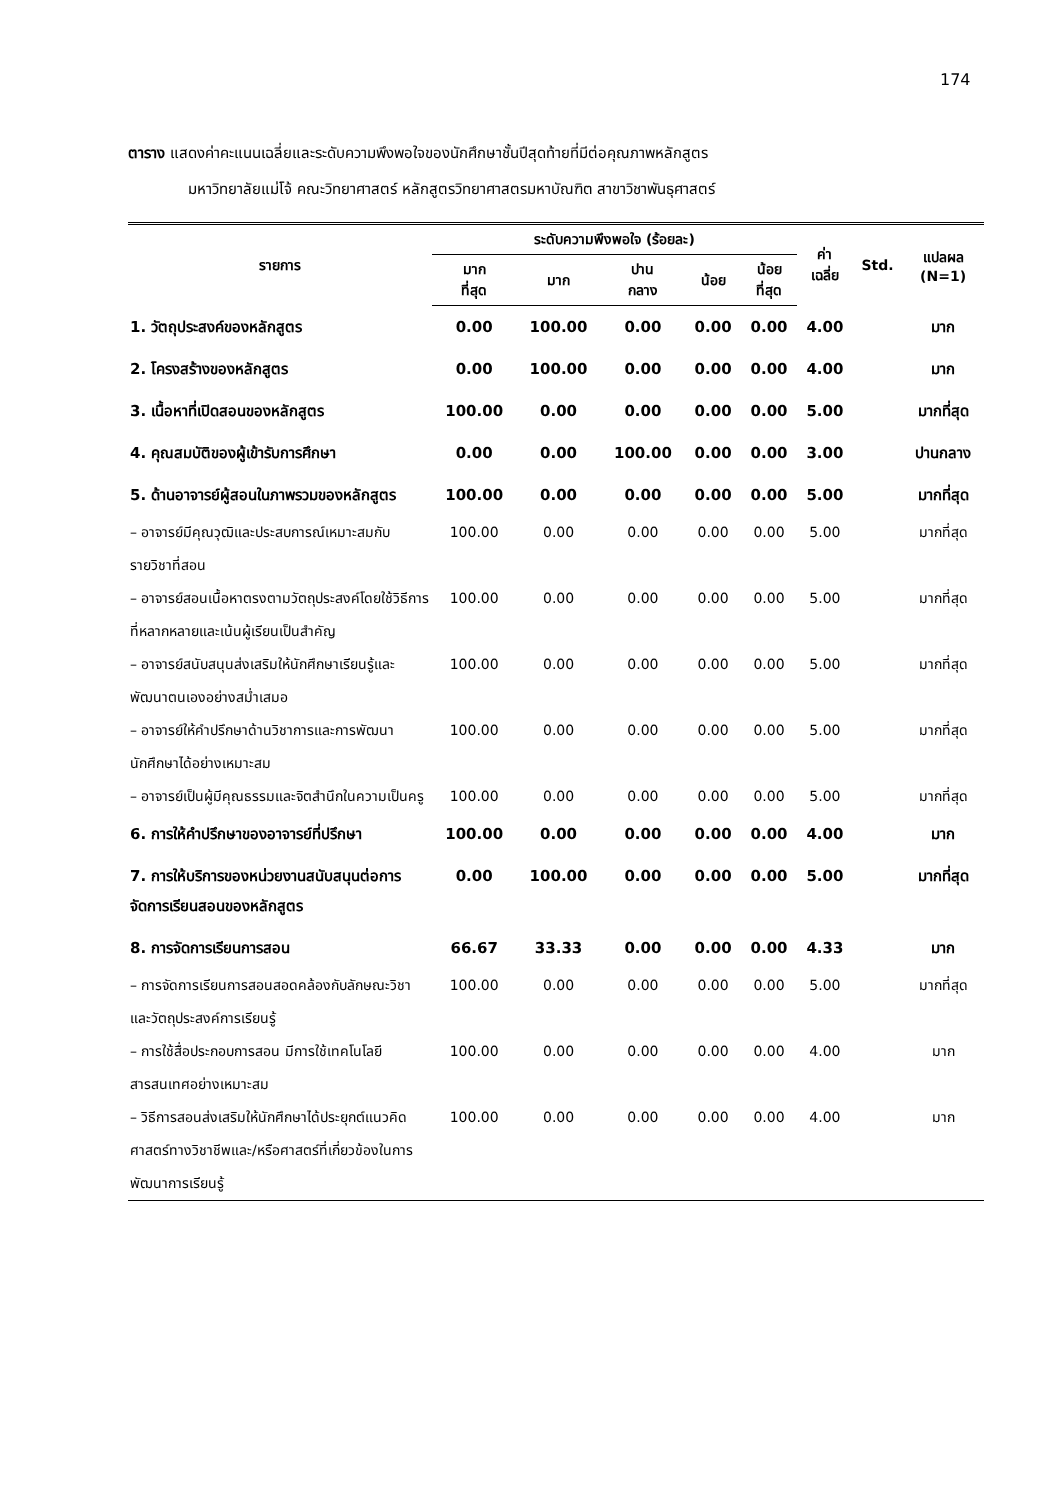174
ตาราง แสดงค่าคะแนนเฉลี่ยและระดับความพึงพอใจของนักศึกษาชั้นปีสุดท้ายที่มีต่อคุณภาพหลักสูตร
มหาวิทยาลัยแม่โจ้ คณะวิทยาศาสตร์ หลักสูตรวิทยาศาสตรมหาบัณฑิต สาขาวิชาพันธุศาสตร์
| รายการ | ระดับความพึงพอใจ (ร้อยละ) | | | | | ค่า เฉลี่ย | Std. | แปลผล (N=1) |
| --- | --- | --- | --- | --- | --- | --- | --- | --- |
| | มาก ที่สุด | มาก | ปาน กลาง | น้อย | น้อย ที่สุด | | | |
| 1. วัตถุประสงค์ของหลักสูตร | 0.00 | 100.00 | 0.00 | 0.00 | 0.00 | 4.00 | | มาก |
| 2. โครงสร้างของหลักสูตร | 0.00 | 100.00 | 0.00 | 0.00 | 0.00 | 4.00 | | มาก |
| 3. เนื้อหาที่เปิดสอนของหลักสูตร | 100.00 | 0.00 | 0.00 | 0.00 | 0.00 | 5.00 | | มากที่สุด |
| 4. คุณสมบัติของผู้เข้ารับการศึกษา | 0.00 | 0.00 | 100.00 | 0.00 | 0.00 | 3.00 | | ปานกลาง |
| 5. ด้านอาจารย์ผู้สอนในภาพรวมของหลักสูตร | 100.00 | 0.00 | 0.00 | 0.00 | 0.00 | 5.00 | | มากที่สุด |
| – อาจารย์มีคุณวุฒิและประสบการณ์เหมาะสมกับรายวิชาที่สอน | 100.00 | 0.00 | 0.00 | 0.00 | 0.00 | 5.00 | | มากที่สุด |
| – อาจารย์สอนเนื้อหาตรงตามวัตถุประสงค์โดยใช้วิธีการที่หลากหลายและเน้นผู้เรียนเป็นสำคัญ | 100.00 | 0.00 | 0.00 | 0.00 | 0.00 | 5.00 | | มากที่สุด |
| – อาจารย์สนับสนุนส่งเสริมให้นักศึกษาเรียนรู้และพัฒนาตนเองอย่างสม่ำเสมอ | 100.00 | 0.00 | 0.00 | 0.00 | 0.00 | 5.00 | | มากที่สุด |
| – อาจารย์ให้คำปรึกษาด้านวิชาการและการพัฒนานักศึกษาได้อย่างเหมาะสม | 100.00 | 0.00 | 0.00 | 0.00 | 0.00 | 5.00 | | มากที่สุด |
| – อาจารย์เป็นผู้มีคุณธรรมและจิตสำนึกในความเป็นครู | 100.00 | 0.00 | 0.00 | 0.00 | 0.00 | 5.00 | | มากที่สุด |
| 6. การให้คำปรึกษาของอาจารย์ที่ปรึกษา | 100.00 | 0.00 | 0.00 | 0.00 | 0.00 | 4.00 | | มาก |
| 7. การให้บริการของหน่วยงานสนับสนุนต่อการจัดการเรียนสอนของหลักสูตร | 0.00 | 100.00 | 0.00 | 0.00 | 0.00 | 5.00 | | มากที่สุด |
| 8. การจัดการเรียนการสอน | 66.67 | 33.33 | 0.00 | 0.00 | 0.00 | 4.33 | | มาก |
| – การจัดการเรียนการสอนสอดคล้องกับลักษณะวิชาและวัตถุประสงค์การเรียนรู้ | 100.00 | 0.00 | 0.00 | 0.00 | 0.00 | 5.00 | | มากที่สุด |
| – การใช้สื่อประกอบการสอน มีการใช้เทคโนโลยีสารสนเทศอย่างเหมาะสม | 100.00 | 0.00 | 0.00 | 0.00 | 0.00 | 4.00 | | มาก |
| – วิธีการสอนส่งเสริมให้นักศึกษาได้ประยุกต์แนวคิดศาสตร์ทางวิชาชีพและ/หรือศาสตร์ที่เกี่ยวข้องในการพัฒนาการเรียนรู้ | 100.00 | 0.00 | 0.00 | 0.00 | 0.00 | 4.00 | | มาก |